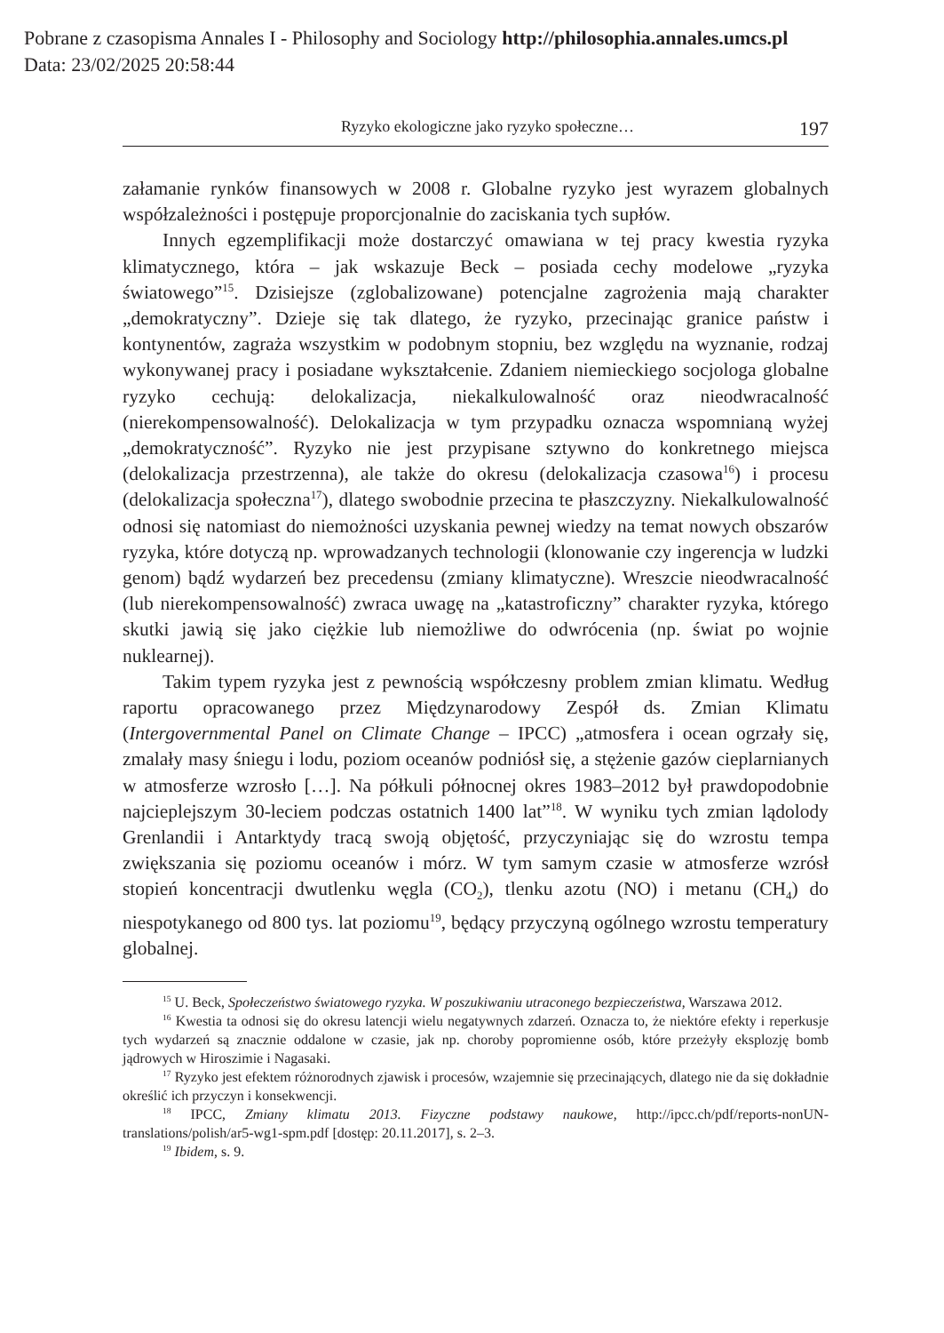Pobrane z czasopisma Annales I - Philosophy and Sociology http://philosophia.annales.umcs.pl
Data: 23/02/2025 20:58:44
Ryzyko ekologiczne jako ryzyko społeczne… 197
załamanie rynków finansowych w 2008 r. Globalne ryzyko jest wyrazem globalnych współzależności i postępuje proporcjonalnie do zaciskania tych supłów.
Innych egzemplifikacji może dostarczyć omawiana w tej pracy kwestia ryzyka klimatycznego, która – jak wskazuje Beck – posiada cechy modelowe „ryzyka światowego”<sup>15</sup>. Dzisiejsze (zglobalizowane) potencjalne zagrożenia mają charakter „demokratyczny”. Dzieje się tak dlatego, że ryzyko, przecinając granice państw i kontynentów, zagraża wszystkim w podobnym stopniu, bez względu na wyznanie, rodzaj wykonywanej pracy i posiadane wykształcenie. Zdaniem niemieckiego socjologa globalne ryzyko cechują: delokalizacja, niekalkulowalność oraz nieodwracalność (nierekompensowalność). Delokalizacja w tym przypadku oznacza wspomnianą wyżej „demokratyczność”. Ryzyko nie jest przypisane sztywno do konkretnego miejsca (delokalizacja przestrzenna), ale także do okresu (delokalizacja czasowa<sup>16</sup>) i procesu (delokalizacja społeczna<sup>17</sup>), dlatego swobodnie przecina te płaszczyzny. Niekalkulowalność odnosi się natomiast do niemożności uzyskania pewnej wiedzy na temat nowych obszarów ryzyka, które dotyczą np. wprowadzanych technologii (klonowanie czy ingerencja w ludzki genom) bądź wydarzeń bez precedensu (zmiany klimatyczne). Wreszcie nieodwracalność (lub nierekompensowalność) zwraca uwagę na „katastroficzny” charakter ryzyka, którego skutki jawią się jako ciężkie lub niemożliwe do odwrócenia (np. świat po wojnie nuklearnej).
Takim typem ryzyka jest z pewnością współczesny problem zmian klimatu. Według raportu opracowanego przez Międzynarodowy Zespół ds. Zmian Klimatu (Intergovernmental Panel on Climate Change – IPCC) „atmosfera i ocean ogrzały się, zmalały masy śniegu i lodu, poziom oceanów podniósł się, a stężenie gazów cieplarnianych w atmosferze wzrosło […]. Na półkuli północnej okres 1983–2012 był prawdopodobnie najcieplejszym 30-leciem podczas ostatnich 1400 lat”<sup>18</sup>. W wyniku tych zmian lądolody Grenlandii i Antarktydy tracą swoją objętość, przyczyniając się do wzrostu tempa zwiększania się poziomu oceanów i mórz. W tym samym czasie w atmosferze wzrósł stopień koncentracji dwutlenku węgla (CO<sub>2</sub>), tlenku azotu (NO) i metanu (CH<sub>4</sub>) do niespotykanego od 800 tys. lat poziomu<sup>19</sup>, będący przyczyną ogólnego wzrostu temperatury globalnej.
<sup>15</sup> U. Beck, Społeczeństwo światowego ryzyka. W poszukiwaniu utraconego bezpieczeństwa, Warszawa 2012.
<sup>16</sup> Kwestia ta odnosi się do okresu latencji wielu negatywnych zdarzeń. Oznacza to, że niektóre efekty i reperkusje tych wydarzeń są znacznie oddalone w czasie, jak np. choroby popromienne osób, które przeżyły eksplozję bomb jądrowych w Hiroszimie i Nagasaki.
<sup>17</sup> Ryzyko jest efektem różnorodnych zjawisk i procesów, wzajemnie się przecinających, dlatego nie da się dokładnie określić ich przyczyn i konsekwencji.
<sup>18</sup> IPCC, Zmiany klimatu 2013. Fizyczne podstawy naukowe, http://ipcc.ch/pdf/reports-nonUN-translations/polish/ar5-wg1-spm.pdf [dostęp: 20.11.2017], s. 2–3.
<sup>19</sup> Ibidem, s. 9.